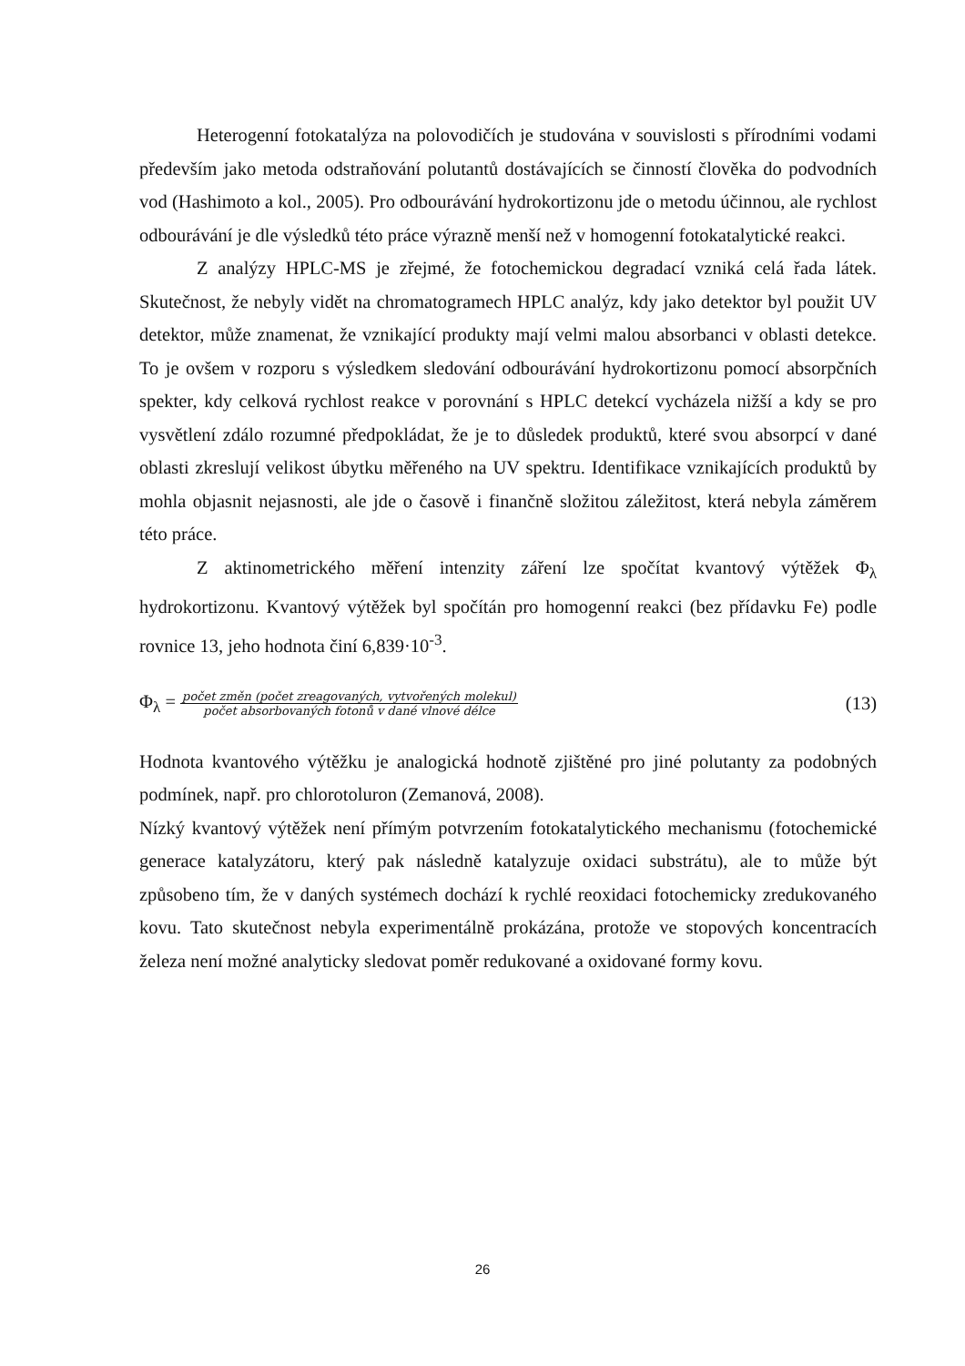Heterogenní fotokatalýza na polovodičích je studována v souvislosti s přírodními vodami především jako metoda odstraňování polutantů dostávajících se činností člověka do podvodních vod (Hashimoto a kol., 2005). Pro odbourávání hydrokortizonu jde o metodu účinnou, ale rychlost odbourávání je dle výsledků této práce výrazně menší než v homogenní fotokatalytické reakci.
Z analýzy HPLC-MS je zřejmé, že fotochemickou degradací vzniká celá řada látek. Skutečnost, že nebyly vidět na chromatogramech HPLC analýz, kdy jako detektor byl použit UV detektor, může znamenat, že vznikající produkty mají velmi malou absorbanci v oblasti detekce. To je ovšem v rozporu s výsledkem sledování odbourávání hydrokortizonu pomocí absorpčních spekter, kdy celková rychlost reakce v porovnání s HPLC detekcí vycházela nižší a kdy se pro vysvětlení zdálo rozumné předpokládat, že je to důsledek produktů, které svou absorpcí v dané oblasti zkreslují velikost úbytku měřeného na UV spektru. Identifikace vznikajících produktů by mohla objasnit nejasnosti, ale jde o časově i finančně složitou záležitost, která nebyla záměrem této práce.
Z aktinometrického měření intenzity záření lze spočítat kvantový výtěžek Φ<sub>λ</sub> hydrokortizonu. Kvantový výtěžek byl spočítán pro homogenní reakci (bez přídavku Fe) podle rovnice 13, jeho hodnota činí 6,839·10<sup>-3</sup>.
Φ<sub>λ</sub> = počet změn (počet zreagovaných, vytvořených molekul) počet absorbovaných fotonů v dané vlnové délce (13)
Hodnota kvantového výtěžku je analogická hodnotě zjištěné pro jiné polutanty za podobných podmínek, např. pro chlorotoluron (Zemanová, 2008).
Nízký kvantový výtěžek není přímým potvrzením fotokatalytického mechanismu (fotochemické generace katalyzátoru, který pak následně katalyzuje oxidaci substrátu), ale to může být způsobeno tím, že v daných systémech dochází k rychlé reoxidaci fotochemicky zredukovaného kovu. Tato skutečnost nebyla experimentálně prokázána, protože ve stopových koncentracích železa není možné analyticky sledovat poměr redukované a oxidované formy kovu.
26